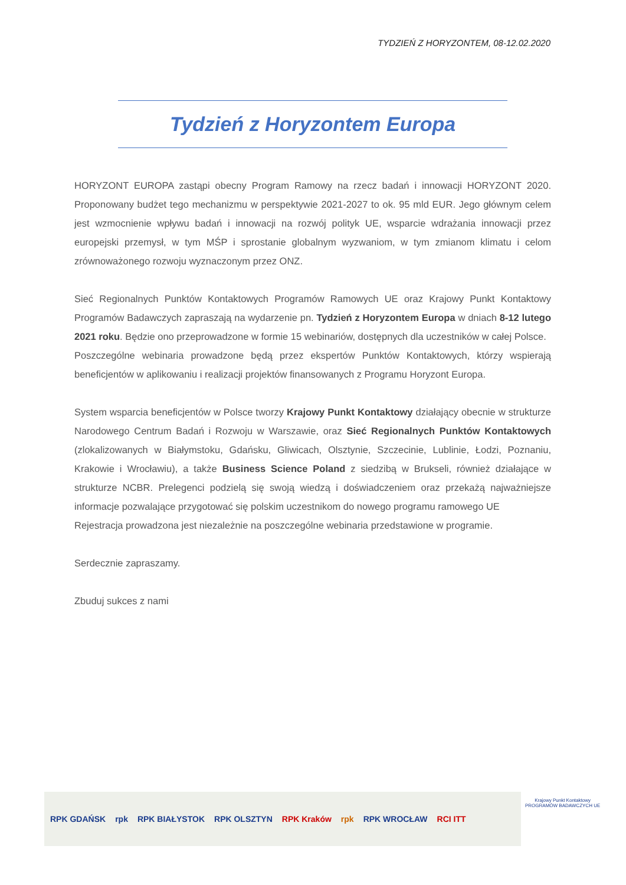TYDZIEŃ Z HORYZONTEM, 08-12.02.2020
Tydzień z Horyzontem Europa
HORYZONT EUROPA zastąpi obecny Program Ramowy na rzecz badań i innowacji HORYZONT 2020. Proponowany budżet tego mechanizmu w perspektywie 2021-2027 to ok. 95 mld EUR. Jego głównym celem jest wzmocnienie wpływu badań i innowacji na rozwój polityk UE, wsparcie wdrażania innowacji przez europejski przemysł, w tym MŚP i sprostanie globalnym wyzwaniom, w tym zmianom klimatu i celom zrównoważonego rozwoju wyznaczonym przez ONZ.
Sieć Regionalnych Punktów Kontaktowych Programów Ramowych UE oraz Krajowy Punkt Kontaktowy Programów Badawczych zapraszają na wydarzenie pn. Tydzień z Horyzontem Europa w dniach 8-12 lutego 2021 roku. Będzie ono przeprowadzone w formie 15 webinariów, dostępnych dla uczestników w całej Polsce.
Poszczególne webinaria prowadzone będą przez ekspertów Punktów Kontaktowych, którzy wspierają beneficjentów w aplikowaniu i realizacji projektów finansowanych z Programu Horyzont Europa.
System wsparcia beneficjentów w Polsce tworzy Krajowy Punkt Kontaktowy działający obecnie w strukturze Narodowego Centrum Badań i Rozwoju w Warszawie, oraz Sieć Regionalnych Punktów Kontaktowych (zlokalizowanych w Białymstoku, Gdańsku, Gliwicach, Olsztynie, Szczecinie, Lublinie, Łodzi, Poznaniu, Krakowie i Wrocławiu), a także Business Science Poland z siedzibą w Brukseli, również działające w strukturze NCBR. Prelegenci podzielą się swoją wiedzą i doświadczeniem oraz przekażą najważniejsze informacje pozwalające przygotować się polskim uczestnikom do nowego programu ramowego UE
Rejestracja prowadzona jest niezależnie na poszczególne webinaria przedstawione w programie.
Serdecznie zapraszamy.
Zbuduj sukces z nami
RPK GDAŃSK rpk RPK BIAŁYSTOK RPK OLSZTYN RPK Kraków rpk RPK WROCŁAW RCI ITT
Krajowy Punkt Kontaktowy
PROGRAMÓW BADAWCZYCH UE